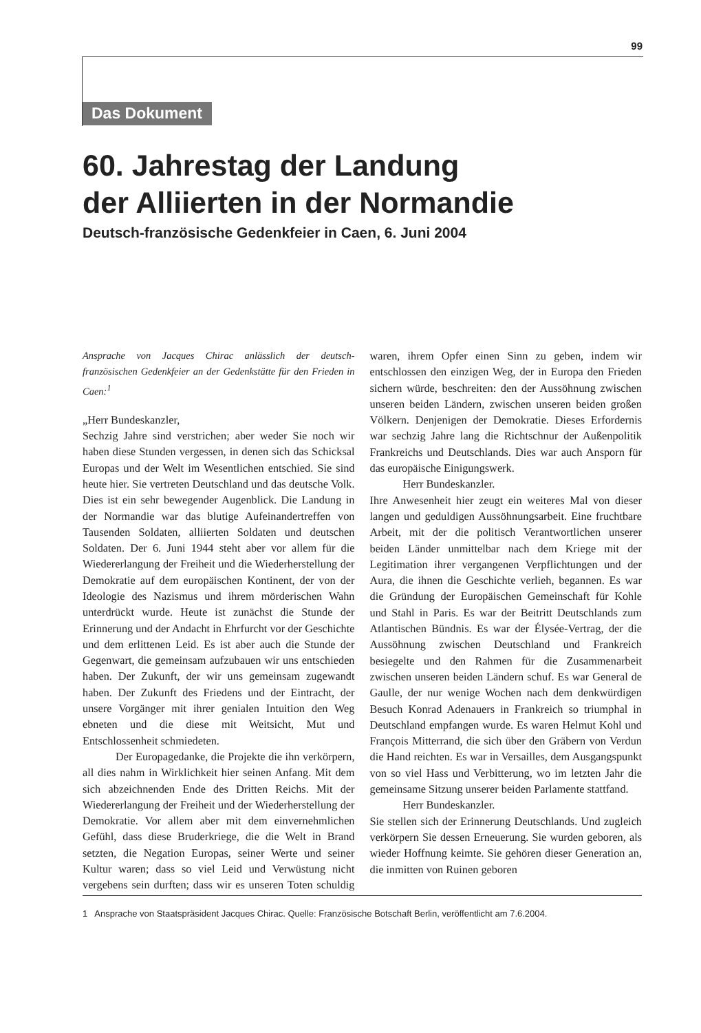99
Das Dokument
60. Jahrestag der Landung
der Alliierten in der Normandie
Deutsch-französische Gedenkfeier in Caen, 6. Juni 2004
Ansprache von Jacques Chirac anlässlich der deutsch-französischen Gedenkfeier an der Gedenkstätte für den Frieden in Caen:<sup>1</sup>
„Herr Bundeskanzler,
Sechzig Jahre sind verstrichen; aber weder Sie noch wir haben diese Stunden vergessen, in denen sich das Schicksal Europas und der Welt im Wesentlichen entschied. Sie sind heute hier. Sie vertreten Deutschland und das deutsche Volk. Dies ist ein sehr bewegender Augenblick. Die Landung in der Normandie war das blutige Aufeinandertreffen von Tausenden Soldaten, alliierten Soldaten und deutschen Soldaten. Der 6. Juni 1944 steht aber vor allem für die Wiedererlangung der Freiheit und die Wiederherstellung der Demokratie auf dem europäischen Kontinent, der von der Ideologie des Nazismus und ihrem mörderischen Wahn unterdrückt wurde. Heute ist zunächst die Stunde der Erinnerung und der Andacht in Ehrfurcht vor der Geschichte und dem erlittenen Leid. Es ist aber auch die Stunde der Gegenwart, die gemeinsam aufzubauen wir uns entschieden haben. Der Zukunft, der wir uns gemeinsam zugewandt haben. Der Zukunft des Friedens und der Eintracht, der unsere Vorgänger mit ihrer genialen Intuition den Weg ebneten und die diese mit Weitsicht, Mut und Entschlossenheit schmiedeten.
Der Europagedanke, die Projekte die ihn verkörpern, all dies nahm in Wirklichkeit hier seinen Anfang. Mit dem sich abzeichnenden Ende des Dritten Reichs. Mit der Wiedererlangung der Freiheit und der Wiederherstellung der Demokratie. Vor allem aber mit dem einvernehmlichen Gefühl, dass diese Bruderkriege, die die Welt in Brand setzten, die Negation Europas, seiner Werte und seiner Kultur waren; dass so viel Leid und Verwüstung nicht vergebens sein durften; dass wir es unseren Toten schuldig waren, ihrem Opfer einen Sinn zu geben, indem wir entschlossen den einzigen Weg, der in Europa den Frieden sichern würde, beschreiten: den der Aussöhnung zwischen unseren beiden Ländern, zwischen unseren beiden großen Völkern. Denjenigen der Demokratie. Dieses Erfordernis war sechzig Jahre lang die Richtschnur der Außenpolitik Frankreichs und Deutschlands. Dies war auch Ansporn für das europäische Einigungswerk.
Herr Bundeskanzler.
Ihre Anwesenheit hier zeugt ein weiteres Mal von dieser langen und geduldigen Aussöhnungsarbeit. Eine fruchtbare Arbeit, mit der die politisch Verantwortlichen unserer beiden Länder unmittelbar nach dem Kriege mit der Legitimation ihrer vergangenen Verpflichtungen und der Aura, die ihnen die Geschichte verlieh, begannen. Es war die Gründung der Europäischen Gemeinschaft für Kohle und Stahl in Paris. Es war der Beitritt Deutschlands zum Atlantischen Bündnis. Es war der Élysée-Vertrag, der die Aussöhnung zwischen Deutschland und Frankreich besiegelte und den Rahmen für die Zusammenarbeit zwischen unseren beiden Ländern schuf. Es war General de Gaulle, der nur wenige Wochen nach dem denkwürdigen Besuch Konrad Adenauers in Frankreich so triumphal in Deutschland empfangen wurde. Es waren Helmut Kohl und François Mitterrand, die sich über den Gräbern von Verdun die Hand reichten. Es war in Versailles, dem Ausgangspunkt von so viel Hass und Verbitterung, wo im letzten Jahr die gemeinsame Sitzung unserer beiden Parlamente stattfand.
Herr Bundeskanzler.
Sie stellen sich der Erinnerung Deutschlands. Und zugleich verkörpern Sie dessen Erneuerung. Sie wurden geboren, als wieder Hoffnung keimte. Sie gehören dieser Generation an, die inmitten von Ruinen geboren
1 Ansprache von Staatspräsident Jacques Chirac. Quelle: Französische Botschaft Berlin, veröffentlicht am 7.6.2004.